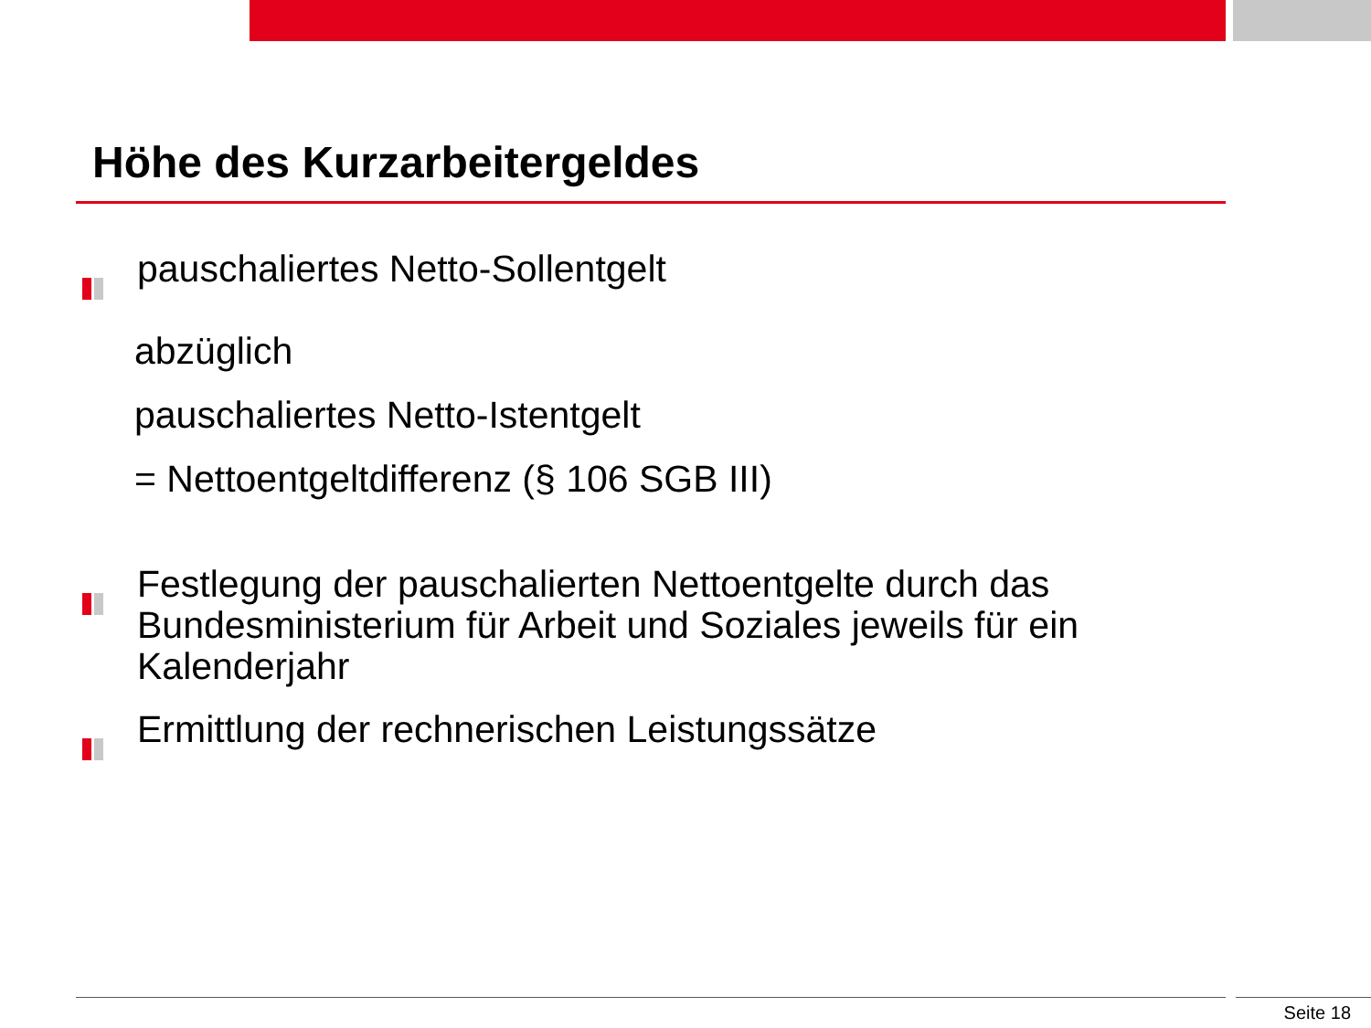Höhe des Kurzarbeitergeldes
pauschaliertes Netto-Sollentgelt
abzüglich
pauschaliertes Netto-Istentgelt
= Nettoentgeltdifferenz (§ 106 SGB III)
Festlegung der pauschalierten Nettoentgelte durch das Bundesministerium für Arbeit und Soziales jeweils für ein Kalenderjahr
Ermittlung der rechnerischen Leistungssätze
Seite 18